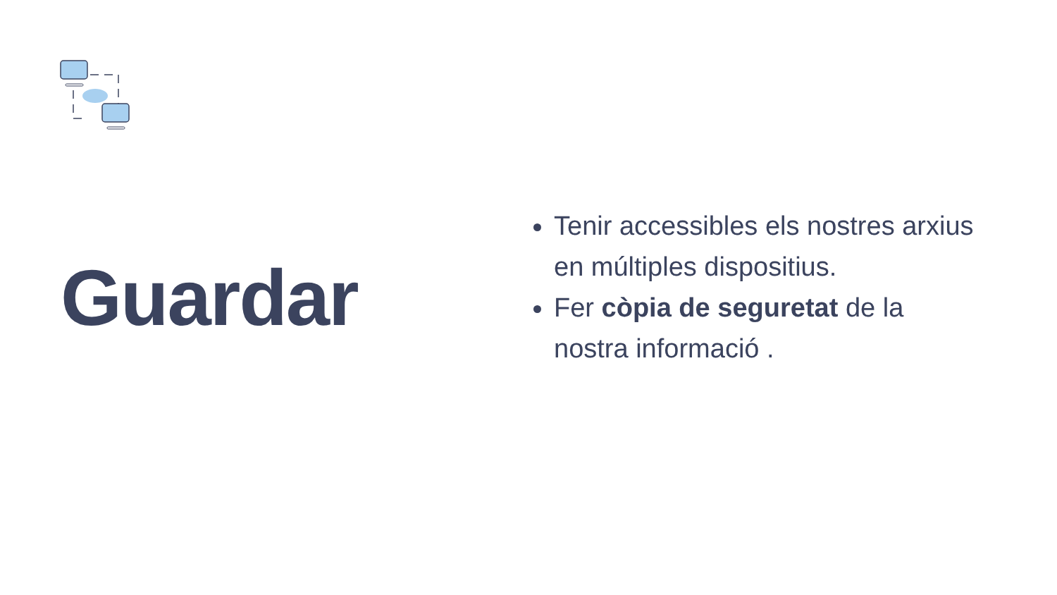Guardar
Tenir accessibles els nostres arxius en múltiples dispositius.
Fer còpia de seguretat de la nostra informació .